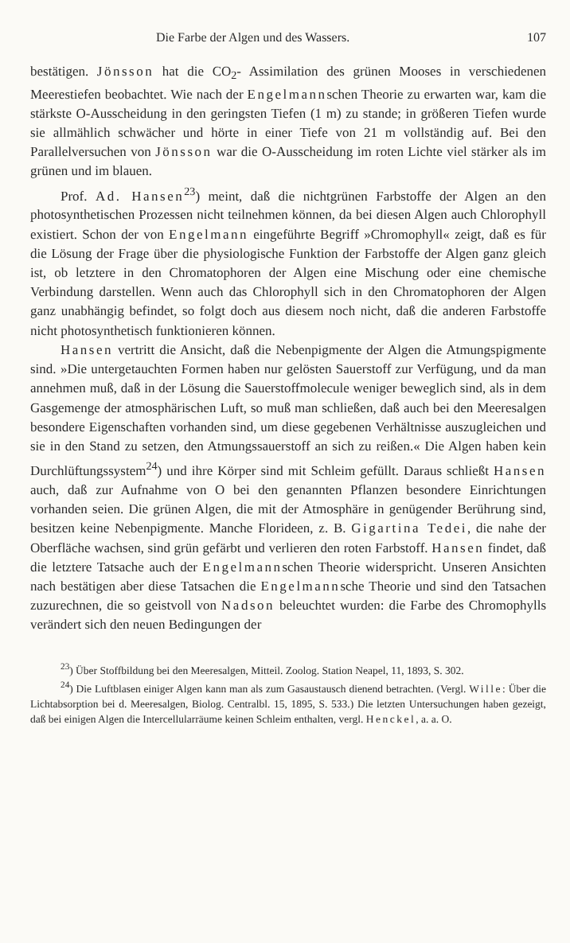Die Farbe der Algen und des Wassers. 107
bestätigen. Jönsson hat die CO<sub>2</sub>- Assimilation des grünen Mooses in verschiedenen Meerestiefen beobachtet. Wie nach der Engelmannschen Theorie zu erwarten war, kam die stärkste O-Ausscheidung in den geringsten Tiefen (1 m) zu stande; in größeren Tiefen wurde sie allmählich schwächer und hörte in einer Tiefe von 21 m vollständig auf. Bei den Parallelversuchen von Jönsson war die O-Ausscheidung im roten Lichte viel stärker als im grünen und im blauen.
Prof. Ad. Hansen<sup>23</sup>) meint, daß die nichtgrünen Farbstoffe der Algen an den photosynthetischen Prozessen nicht teilnehmen können, da bei diesen Algen auch Chlorophyll existiert. Schon der von Engelmann eingeführte Begriff »Chromophyll« zeigt, daß es für die Lösung der Frage über die physiologische Funktion der Farbstoffe der Algen ganz gleich ist, ob letztere in den Chromatophoren der Algen eine Mischung oder eine chemische Verbindung darstellen. Wenn auch das Chlorophyll sich in den Chromatophoren der Algen ganz unabhängig befindet, so folgt doch aus diesem noch nicht, daß die anderen Farbstoffe nicht photosynthetisch funktionieren können.
Hansen vertritt die Ansicht, daß die Nebenpigmente der Algen die Atmungspigmente sind. »Die untergetauchten Formen haben nur gelösten Sauerstoff zur Verfügung, und da man annehmen muß, daß in der Lösung die Sauerstoffmolecule weniger beweglich sind, als in dem Gasgemenge der atmosphärischen Luft, so muß man schließen, daß auch bei den Meeresalgen besondere Eigenschaften vorhanden sind, um diese gegebenen Verhältnisse auszugleichen und sie in den Stand zu setzen, den Atmungssauerstoff an sich zu reißen.« Die Algen haben kein Durchlüftungssystem<sup>24</sup>) und ihre Körper sind mit Schleim gefüllt. Daraus schließt Hansen auch, daß zur Aufnahme von O bei den genannten Pflanzen besondere Einrichtungen vorhanden seien. Die grünen Algen, die mit der Atmosphäre in genügender Berührung sind, besitzen keine Nebenpigmente. Manche Florideen, z. B. Gigartina Tedei, die nahe der Oberfläche wachsen, sind grün gefärbt und verlieren den roten Farbstoff. Hansen findet, daß die letztere Tatsache auch der Engelmannschen Theorie widerspricht. Unseren Ansichten nach bestätigen aber diese Tatsachen die Engelmannsche Theorie und sind den Tatsachen zuzurechnen, die so geistvoll von Nadson beleuchtet wurden: die Farbe des Chromophylls verändert sich den neuen Bedingungen der
<sup>23</sup>) Über Stoffbildung bei den Meeresalgen, Mitteil. Zoolog. Station Neapel, 11, 1893, S. 302.
<sup>24</sup>) Die Luftblasen einiger Algen kann man als zum Gasaustausch dienend betrachten. (Vergl. Wille: Über die Lichtabsorption bei d. Meeresalgen, Biolog. Centralbl. 15, 1895, S. 533.) Die letzten Untersuchungen haben gezeigt, daß bei einigen Algen die Intercellularräume keinen Schleim enthalten, vergl. Henckel, a. a. O.